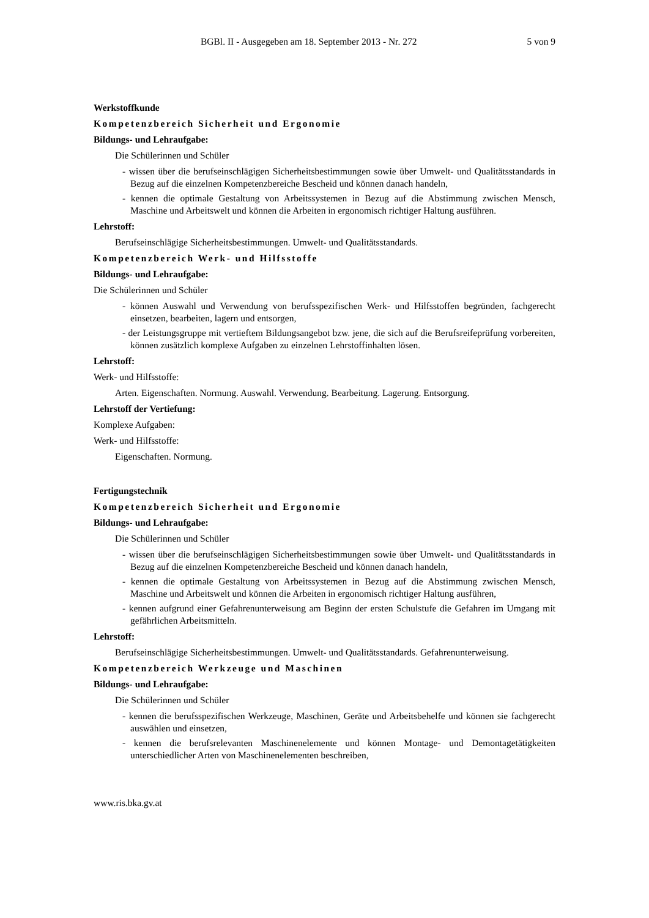BGBl. II - Ausgegeben am 18. September 2013 - Nr. 272 5 von 9
Werkstoffkunde
Kompetenzbereich Sicherheit und Ergonomie
Bildungs- und Lehraufgabe:
Die Schülerinnen und Schüler
- wissen über die berufseinschlägigen Sicherheitsbestimmungen sowie über Umwelt- und Qualitätsstandards in Bezug auf die einzelnen Kompetenzbereiche Bescheid und können danach handeln,
- kennen die optimale Gestaltung von Arbeitssystemen in Bezug auf die Abstimmung zwischen Mensch, Maschine und Arbeitswelt und können die Arbeiten in ergonomisch richtiger Haltung ausführen.
Lehrstoff:
Berufseinschlägige Sicherheitsbestimmungen. Umwelt- und Qualitätsstandards.
Kompetenzbereich Werk- und Hilfsstoffe
Bildungs- und Lehraufgabe:
Die Schülerinnen und Schüler
- können Auswahl und Verwendung von berufsspezifischen Werk- und Hilfsstoffen begründen, fachgerecht einsetzen, bearbeiten, lagern und entsorgen,
- der Leistungsgruppe mit vertieftem Bildungsangebot bzw. jene, die sich auf die Berufsreifeprüfung vorbereiten, können zusätzlich komplexe Aufgaben zu einzelnen Lehrstoffinhalten lösen.
Lehrstoff:
Werk- und Hilfsstoffe:
Arten. Eigenschaften. Normung. Auswahl. Verwendung. Bearbeitung. Lagerung. Entsorgung.
Lehrstoff der Vertiefung:
Komplexe Aufgaben:
Werk- und Hilfsstoffe:
Eigenschaften. Normung.
Fertigungstechnik
Kompetenzbereich Sicherheit und Ergonomie
Bildungs- und Lehraufgabe:
Die Schülerinnen und Schüler
- wissen über die berufseinschlägigen Sicherheitsbestimmungen sowie über Umwelt- und Qualitätsstandards in Bezug auf die einzelnen Kompetenzbereiche Bescheid und können danach handeln,
- kennen die optimale Gestaltung von Arbeitssystemen in Bezug auf die Abstimmung zwischen Mensch, Maschine und Arbeitswelt und können die Arbeiten in ergonomisch richtiger Haltung ausführen,
- kennen aufgrund einer Gefahrenunterweisung am Beginn der ersten Schulstufe die Gefahren im Umgang mit gefährlichen Arbeitsmitteln.
Lehrstoff:
Berufseinschlägige Sicherheitsbestimmungen. Umwelt- und Qualitätsstandards. Gefahrenunterweisung.
Kompetenzbereich Werkzeuge und Maschinen
Bildungs- und Lehraufgabe:
Die Schülerinnen und Schüler
- kennen die berufsspezifischen Werkzeuge, Maschinen, Geräte und Arbeitsbehelfe und können sie fachgerecht auswählen und einsetzen,
- kennen die berufsrelevanten Maschinenelemente und können Montage- und Demontagetätigkeiten unterschiedlicher Arten von Maschinenelementen beschreiben,
www.ris.bka.gv.at